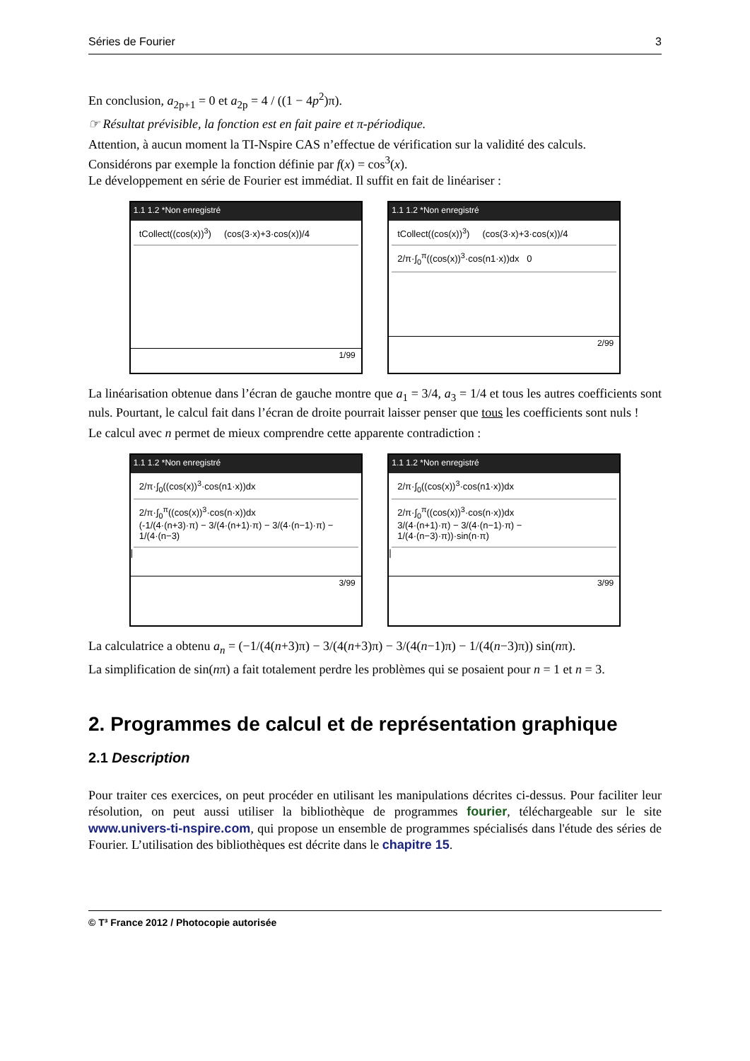Séries de Fourier 3
En conclusion, a<sub>2p+1</sub> = 0 et a<sub>2p</sub> = 4 / ((1 − 4p<sup>2</sup>)π).
☞ Résultat prévisible, la fonction est en fait paire et π-périodique.
Attention, à aucun moment la TI-Nspire CAS n’effectue de vérification sur la validité des calculs.
Considérons par exemple la fonction définie par f(x) = cos<sup>3</sup>(x).
Le développement en série de Fourier est immédiat. Il suffit en fait de linéariser :
1.1 1.2 *Non enregistré
tCollect((cos(x))<sup>3</sup>) (cos(3·x)+3·cos(x))/4
1/99
1.1 1.2 *Non enregistré
tCollect((cos(x))<sup>3</sup>) (cos(3·x)+3·cos(x))/4
2/π·∫<sub>0</sub><sup>π</sup>((cos(x))<sup>3</sup>·cos(n1·x))dx 0
2/99
La linéarisation obtenue dans l’écran de gauche montre que a<sub>1</sub> = 3/4, a<sub>3</sub> = 1/4 et tous les autres coefficients sont nuls. Pourtant, le calcul fait dans l’écran de droite pourrait laisser penser que tous les coefficients sont nuls !
Le calcul avec n permet de mieux comprendre cette apparente contradiction :
1.1 1.2 *Non enregistré
2/π·∫<sub>0</sub>((cos(x))<sup>3</sup>·cos(n1·x))dx
2/π·∫<sub>0</sub><sup>π</sup>((cos(x))<sup>3</sup>·cos(n·x))dx
(-1/(4·(n+3)·π) − 3/(4·(n+1)·π) − 3/(4·(n−1)·π) − 1/(4·(n−3)
|
3/99
1.1 1.2 *Non enregistré
2/π·∫<sub>0</sub>((cos(x))<sup>3</sup>·cos(n1·x))dx
2/π·∫<sub>0</sub><sup>π</sup>((cos(x))<sup>3</sup>·cos(n·x))dx
3/(4·(n+1)·π) − 3/(4·(n−1)·π) − 1/(4·(n−3)·π))·sin(n·π)
|
3/99
La calculatrice a obtenu a<sub>n</sub> = (−1/(4(n+3)π) − 3/(4(n+3)π) − 3/(4(n−1)π) − 1/(4(n−3)π)) sin(nπ).
La simplification de sin(nπ) a fait totalement perdre les problèmes qui se posaient pour n = 1 et n = 3.
2. Programmes de calcul et de représentation graphique
2.1 Description
Pour traiter ces exercices, on peut procéder en utilisant les manipulations décrites ci-dessus. Pour faciliter leur résolution, on peut aussi utiliser la bibliothèque de programmes fourier, téléchargeable sur le site www.univers-ti-nspire.com, qui propose un ensemble de programmes spécialisés dans l'étude des séries de Fourier. L’utilisation des bibliothèques est décrite dans le chapitre 15.
© T³ France 2012 / Photocopie autorisée